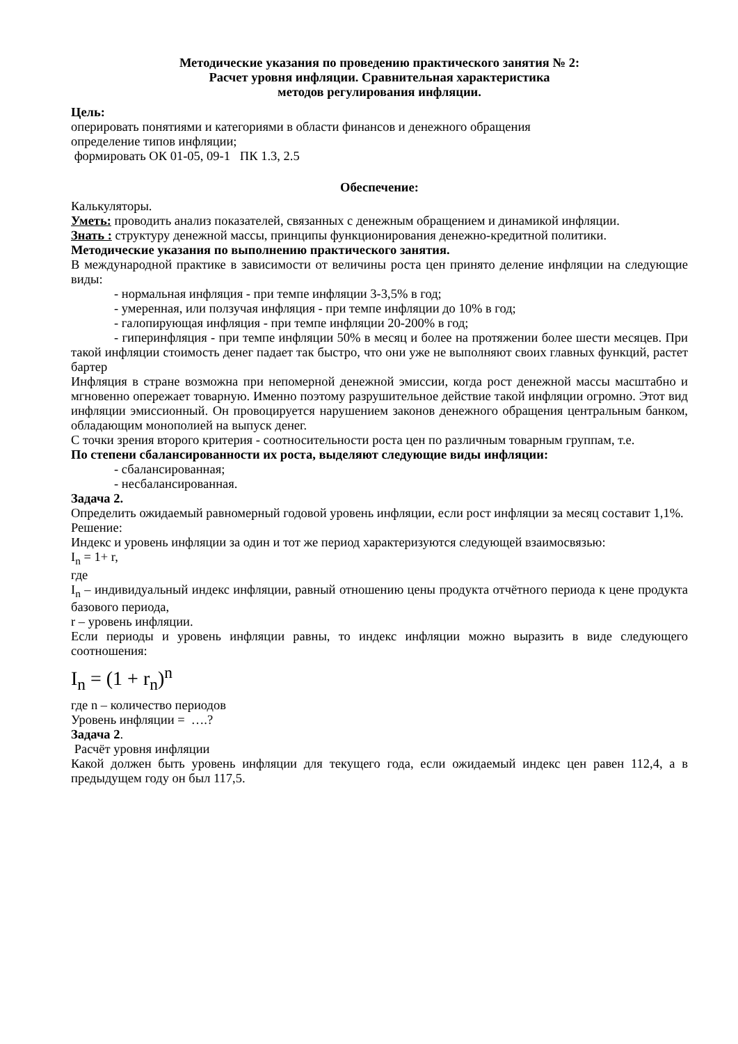Методические указания по проведению практического занятия № 2:
Расчет уровня инфляции. Сравнительная характеристика
методов регулирования инфляции.
Цель:
оперировать понятиями и категориями в области финансов и денежного обращения
определение типов инфляции;
формировать ОК 01-05, 09-1 ПК 1.3, 2.5
Обеспечение:
Калькуляторы.
Уметь: проводить анализ показателей, связанных с денежным обращением и динамикой инфляции.
Знать : структуру денежной массы, принципы функционирования денежно-кредитной политики.
Методические указания по выполнению практического занятия.
В международной практике в зависимости от величины роста цен принято деление инфляции на следующие виды:
- нормальная инфляция - при темпе инфляции 3-3,5% в год;
- умеренная, или ползучая инфляция - при темпе инфляции до 10% в год;
- галопирующая инфляция - при темпе инфляции 20-200% в год;
- гиперинфляция - при темпе инфляции 50% в месяц и более на протяжении более шести месяцев. При такой инфляции стоимость денег падает так быстро, что они уже не выполняют своих главных функций, растет бартер
Инфляция в стране возможна при непомерной денежной эмиссии, когда рост денежной массы масштабно и мгновенно опережает товарную. Именно поэтому разрушительное действие такой инфляции огромно. Этот вид инфляции эмиссионный. Он провоцируется нарушением законов денежного обращения центральным банком, обладающим монополией на выпуск денег.
С точки зрения второго критерия - соотносительности роста цен по различным товарным группам, т.е.
По степени сбалансированности их роста, выделяют следующие виды инфляции:
- сбалансированная;
- несбалансированная.
Задача 2.
Определить ожидаемый равномерный годовой уровень инфляции, если рост инфляции за месяц составит 1,1%.
Решение:
Индекс и уровень инфляции за один и тот же период характеризуются следующей взаимосвязью:
I<sub>n</sub> = 1+ r,
где
I<sub>n</sub> – индивидуальный индекс инфляции, равный отношению цены продукта отчётного периода к цене продукта базового периода,
r – уровень инфляции.
Если периоды и уровень инфляции равны, то индекс инфляции можно выразить в виде следующего соотношения:
I<sub>n</sub> = (1 + r<sub>n</sub>)<sup>n</sup>
где n – количество периодов
Уровень инфляции = ….?
Задача 2.
Расчёт уровня инфляции
Какой должен быть уровень инфляции для текущего года, если ожидаемый индекс цен равен 112,4, а в предыдущем году он был 117,5.